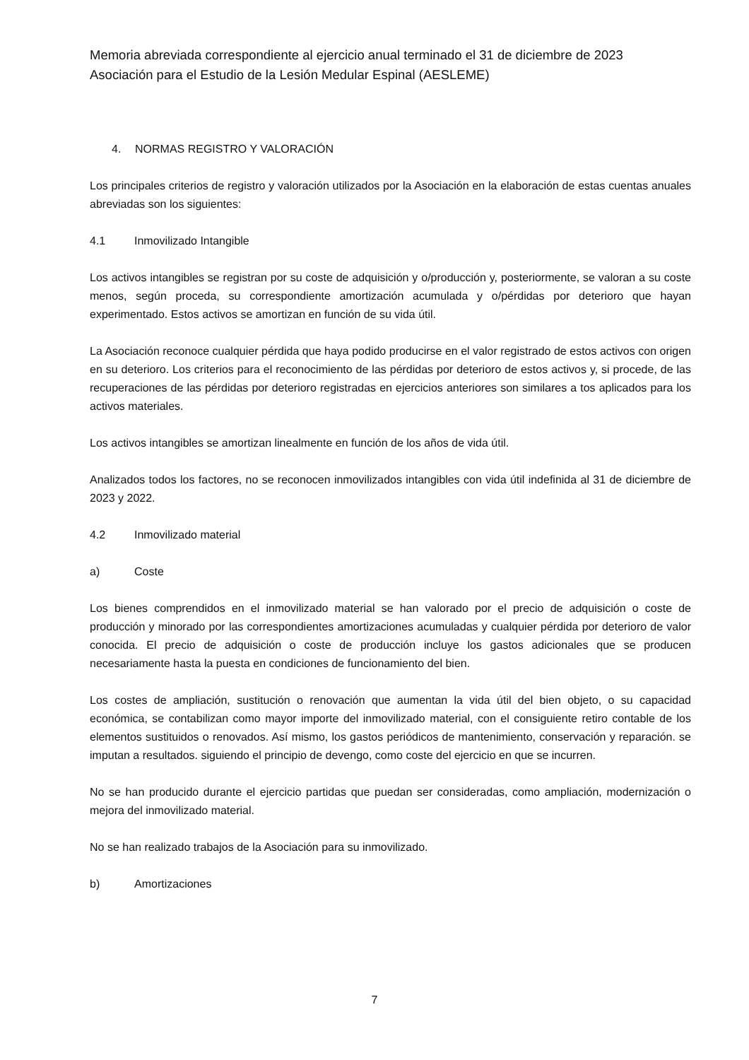Memoria abreviada correspondiente al ejercicio anual terminado el 31 de diciembre de 2023
Asociación para el Estudio de la Lesión Medular Espinal (AESLEME)
4. NORMAS REGISTRO Y VALORACIÓN
Los principales criterios de registro y valoración utilizados por la Asociación en la elaboración de estas cuentas anuales abreviadas son los siguientes:
4.1 Inmovilizado Intangible
Los activos intangibles se registran por su coste de adquisición y o/producción y, posteriormente, se valoran a su coste menos, según proceda, su correspondiente amortización acumulada y o/pérdidas por deterioro que hayan experimentado. Estos activos se amortizan en función de su vida útil.
La Asociación reconoce cualquier pérdida que haya podido producirse en el valor registrado de estos activos con origen en su deterioro. Los criterios para el reconocimiento de las pérdidas por deterioro de estos activos y, si procede, de las recuperaciones de las pérdidas por deterioro registradas en ejercicios anteriores son similares a tos aplicados para los activos materiales.
Los activos intangibles se amortizan linealmente en función de los años de vida útil.
Analizados todos los factores, no se reconocen inmovilizados intangibles con vida útil indefinida al 31 de diciembre de 2023 y 2022.
4.2 Inmovilizado material
a) Coste
Los bienes comprendidos en el inmovilizado material se han valorado por el precio de adquisición o coste de producción y minorado por las correspondientes amortizaciones acumuladas y cualquier pérdida por deterioro de valor conocida. El precio de adquisición o coste de producción incluye los gastos adicionales que se producen necesariamente hasta la puesta en condiciones de funcionamiento del bien.
Los costes de ampliación, sustitución o renovación que aumentan la vida útil del bien objeto, o su capacidad económica, se contabilizan como mayor importe del inmovilizado material, con el consiguiente retiro contable de los elementos sustituidos o renovados. Así mismo, los gastos periódicos de mantenimiento, conservación y reparación. se imputan a resultados. siguiendo el principio de devengo, como coste del ejercicio en que se incurren.
No se han producido durante el ejercicio partidas que puedan ser consideradas, como ampliación, modernización o mejora del inmovilizado material.
No se han realizado trabajos de la Asociación para su inmovilizado.
b) Amortizaciones
7